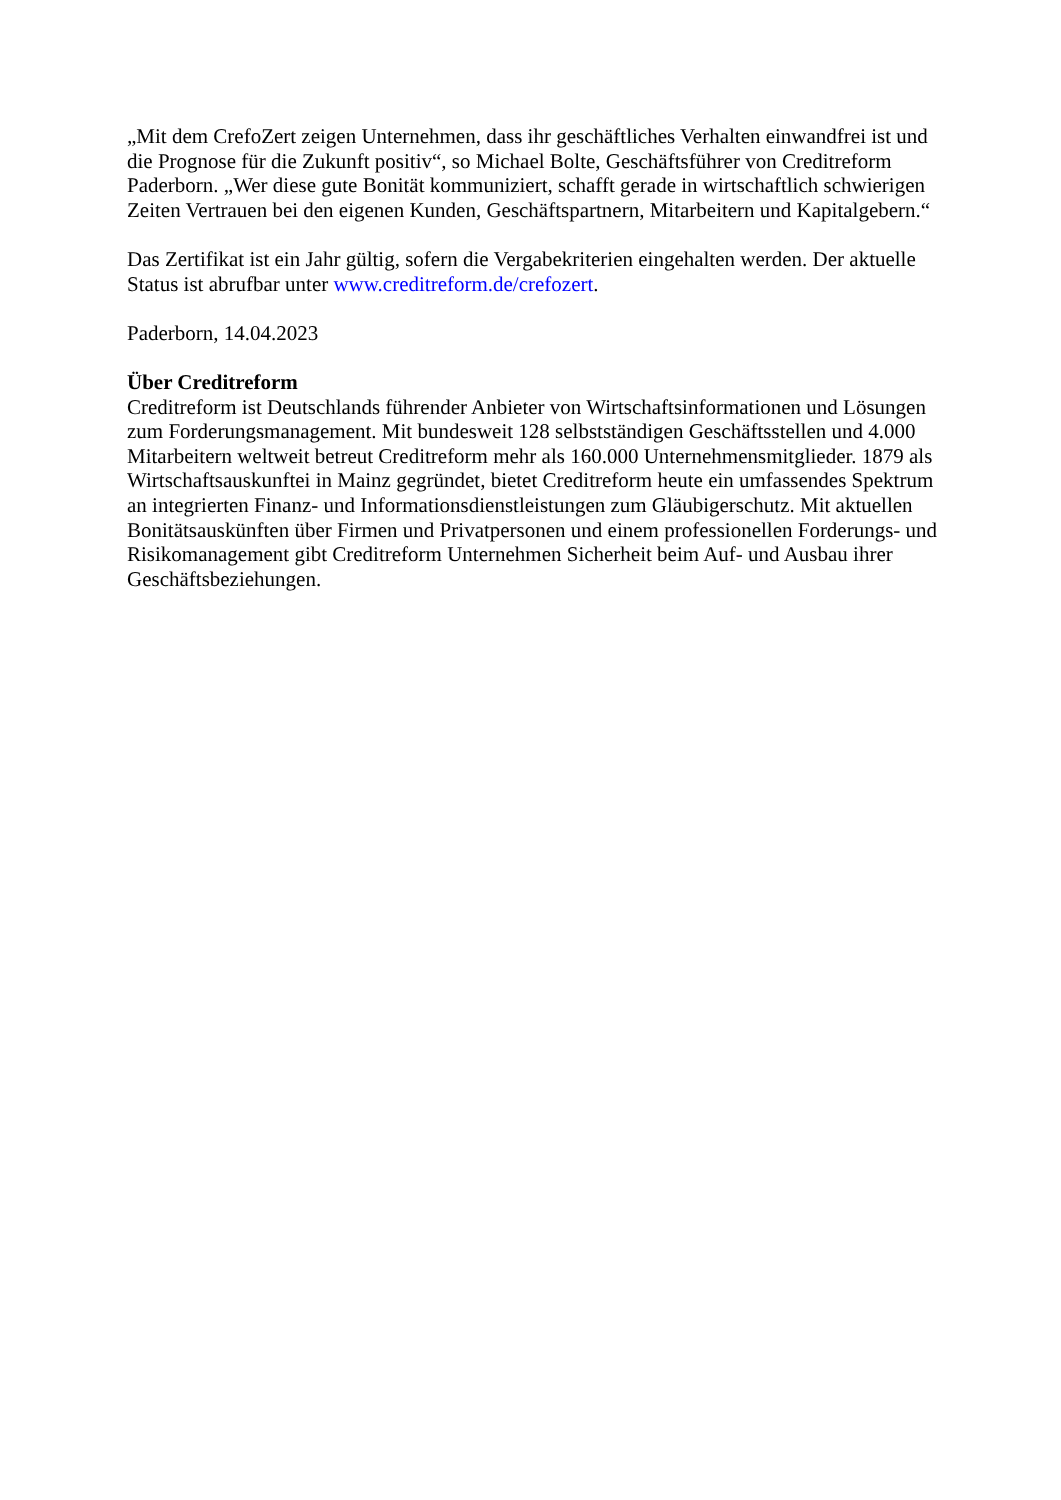„Mit dem CrefoZert zeigen Unternehmen, dass ihr geschäftliches Verhalten einwandfrei ist und die Prognose für die Zukunft positiv“, so Michael Bolte, Geschäftsführer von Creditreform Paderborn. „Wer diese gute Bonität kommuniziert, schafft gerade in wirtschaftlich schwierigen Zeiten Vertrauen bei den eigenen Kunden, Geschäftspartnern, Mitarbeitern und Kapitalgebern.“
Das Zertifikat ist ein Jahr gültig, sofern die Vergabekriterien eingehalten werden. Der aktuelle Status ist abrufbar unter www.creditreform.de/crefozert.
Paderborn, 14.04.2023
Über Creditreform
Creditreform ist Deutschlands führender Anbieter von Wirtschaftsinformationen und Lösungen zum Forderungsmanagement. Mit bundesweit 128 selbstständigen Geschäftsstellen und 4.000 Mitarbeitern weltweit betreut Creditreform mehr als 160.000 Unternehmensmitglieder. 1879 als Wirtschaftsauskunftei in Mainz gegründet, bietet Creditreform heute ein umfassendes Spektrum an integrierten Finanz- und Informationsdienstleistungen zum Gläubigerschutz. Mit aktuellen Bonitätsauskünften über Firmen und Privatpersonen und einem professionellen Forderungs- und Risikomanagement gibt Creditreform Unternehmen Sicherheit beim Auf- und Ausbau ihrer Geschäftsbeziehungen.